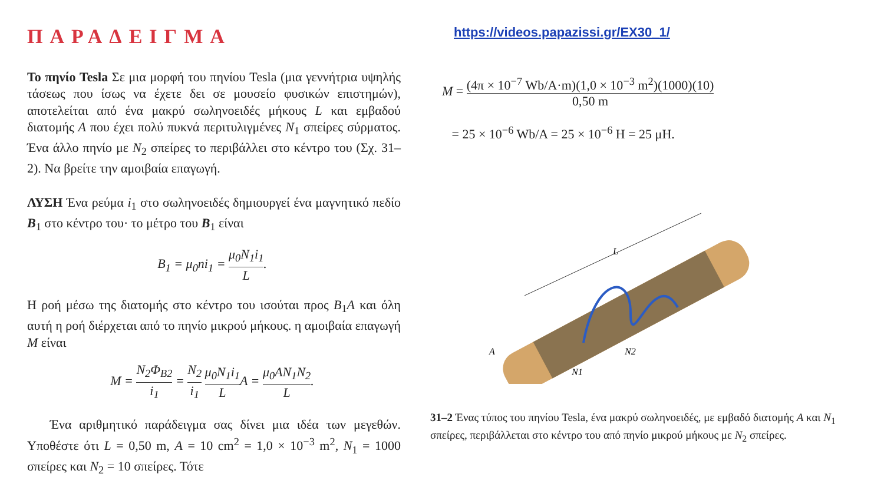ΠΑΡΑΔΕΙΓΜΑ
Το πηνίο Tesla Σε μια μορφή του πηνίου Tesla (μια γεννήτρια υψηλής τάσεως που ίσως να έχετε δει σε μουσείο φυσικών επιστημών), αποτελείται από ένα μακρύ σωληνοειδές μήκους L και εμβαδού διατομής A που έχει πολύ πυκνά περιτυλιγμένες N<sub>1</sub> σπείρες σύρματος. Ένα άλλο πηνίο με N<sub>2</sub> σπείρες το περιβάλλει στο κέντρο του (Σχ. 31–2). Να βρείτε την αμοιβαία επαγωγή.
ΛΥΣΗ Ένα ρεύμα i<sub>1</sub> στο σωληνοειδές δημιουργεί ένα μαγνητικό πεδίο B<sub>1</sub> στο κέντρο του· το μέτρο του B<sub>1</sub> είναι
B<sub>1</sub> = μ<sub>0</sub>ni<sub>1</sub> = μ<sub>0</sub>N<sub>1</sub>i<sub>1</sub> L.
Η ροή μέσω της διατομής στο κέντρο του ισούται προς B<sub>1</sub>A και όλη αυτή η ροή διέρχεται από το πηνίο μικρού μήκους. η αμοιβαία επαγωγή M είναι
M = N<sub>2</sub>Φ<sub>B2</sub> i<sub>1</sub> = N<sub>2</sub> i<sub>1</sub> μ<sub>0</sub>N<sub>1</sub>i<sub>1</sub> LA = μ<sub>0</sub>AN<sub>1</sub>N<sub>2</sub> L.
Ένα αριθμητικό παράδειγμα σας δίνει μια ιδέα των μεγεθών. Υποθέστε ότι L = 0,50 m, A = 10 cm<sup>2</sup> = 1,0 × 10<sup>−3</sup> m<sup>2</sup>, N<sub>1</sub> = 1000 σπείρες και N<sub>2</sub> = 10 σπείρες. Τότε
https://videos.papazissi.gr/EX30_1/
M = (4π × 10<sup>−7</sup> Wb/A·m)(1,0 × 10<sup>−3</sup> m<sup>2</sup>)(1000)(10) 0,50 m
= 25 × 10<sup>−6</sup> Wb/A = 25 × 10<sup>−6</sup> H = 25 μH.
L
A
N1
N2
31–2 Ένας τύπος του πηνίου Tesla, ένα μακρύ σωληνοειδές, με εμβαδό διατομής A και N<sub>1</sub> σπείρες, περιβάλλεται στο κέντρο του από πηνίο μικρού μήκους με N<sub>2</sub> σπείρες.